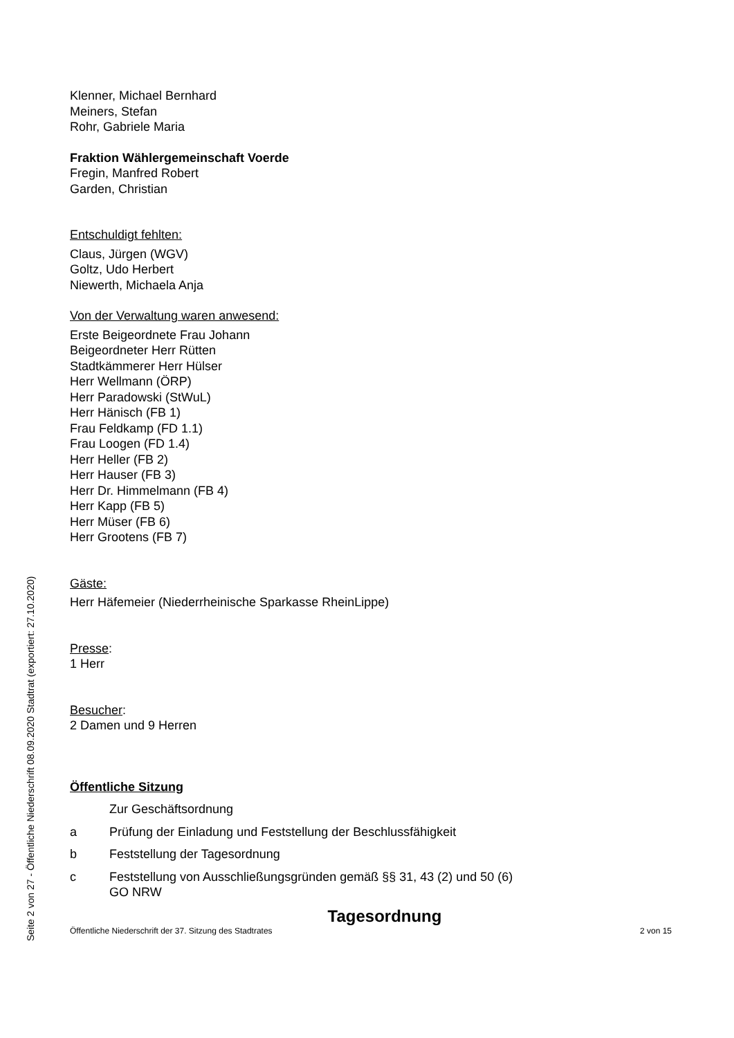Klenner, Michael Bernhard
Meiners, Stefan
Rohr, Gabriele Maria
Fraktion Wählergemeinschaft Voerde
Fregin, Manfred Robert
Garden, Christian
Entschuldigt fehlten:
Claus, Jürgen (WGV)
Goltz, Udo Herbert
Niewerth, Michaela Anja
Von der Verwaltung waren anwesend:
Erste Beigeordnete Frau Johann
Beigeordneter Herr Rütten
Stadtkämmerer Herr Hülser
Herr Wellmann (ÖRP)
Herr Paradowski (StWuL)
Herr Hänisch (FB 1)
Frau Feldkamp (FD 1.1)
Frau Loogen (FD 1.4)
Herr Heller (FB 2)
Herr Hauser (FB 3)
Herr Dr. Himmelmann (FB 4)
Herr Kapp (FB 5)
Herr Müser (FB 6)
Herr Grootens (FB 7)
Gäste:
Herr Häfemeier (Niederrheinische Sparkasse RheinLippe)
Presse:
1 Herr
Besucher:
2 Damen und 9 Herren
Öffentliche Sitzung
Zur Geschäftsordnung
a Prüfung der Einladung und Feststellung der Beschlussfähigkeit
b Feststellung der Tagesordnung
c Feststellung von Ausschließungsgründen gemäß §§ 31, 43 (2) und 50 (6)
GO NRW
Tagesordnung
Seite 2 von 27 - Öffentliche Niederschrift 08.09.2020 Stadtrat (exportiert: 27.10.2020)
Öffentliche Niederschrift der 37. Sitzung des Stadtrates 2 von 15